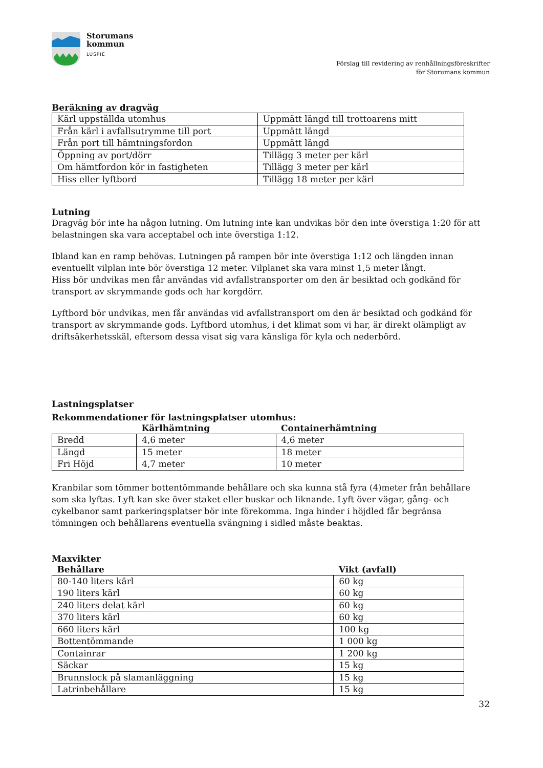Storumans
kommun
LUSPIE
Förslag till revidering av renhållningsföreskrifter
för Storumans kommun
Beräkning av dragväg
| Kärl uppställda utomhus | Uppmätt längd till trottoarens mitt |
| Från kärl i avfallsutrymme till port | Uppmätt längd |
| Från port till hämtningsfordon | Uppmätt längd |
| Öppning av port/dörr | Tillägg 3 meter per kärl |
| Om hämtfordon kör in fastigheten | Tillägg 3 meter per kärl |
| Hiss eller lyftbord | Tillägg 18 meter per kärl |
Lutning
Dragväg bör inte ha någon lutning. Om lutning inte kan undvikas bör den inte överstiga 1:20 för att belastningen ska vara acceptabel och inte överstiga 1:12.
Ibland kan en ramp behövas. Lutningen på rampen bör inte överstiga 1:12 och längden innan eventuellt vilplan inte bör överstiga 12 meter. Vilplanet ska vara minst 1,5 meter långt.
Hiss bör undvikas men får användas vid avfallstransporter om den är besiktad och godkänd för transport av skrymmande gods och har korgdörr.
Lyftbord bör undvikas, men får användas vid avfallstransport om den är besiktad och godkänd för transport av skrymmande gods. Lyftbord utomhus, i det klimat som vi har, är direkt olämpligt av driftsäkerhetsskäl, eftersom dessa visat sig vara känsliga för kyla och nederbörd.
Lastningsplatser
Rekommendationer för lastningsplatser utomhus:
| | Kärlhämtning | Containerhämtning |
| --- | --- | --- |
| Bredd | 4,6 meter | 4,6 meter |
| Längd | 15 meter | 18 meter |
| Fri Höjd | 4,7 meter | 10 meter |
Kranbilar som tömmer bottentömmande behållare och ska kunna stå fyra (4)meter från behållare som ska lyftas. Lyft kan ske över staket eller buskar och liknande. Lyft över vägar, gång- och cykelbanor samt parkeringsplatser bör inte förekomma. Inga hinder i höjdled får begränsa tömningen och behållarens eventuella svängning i sidled måste beaktas.
Maxvikter
| Behållare | Vikt (avfall) |
| --- | --- |
| 80-140 liters kärl | 60 kg |
| 190 liters kärl | 60 kg |
| 240 liters delat kärl | 60 kg |
| 370 liters kärl | 60 kg |
| 660 liters kärl | 100 kg |
| Bottentömmande | 1 000 kg |
| Containrar | 1 200 kg |
| Säckar | 15 kg |
| Brunnslock på slamanläggning | 15 kg |
| Latrinbehållare | 15 kg |
32